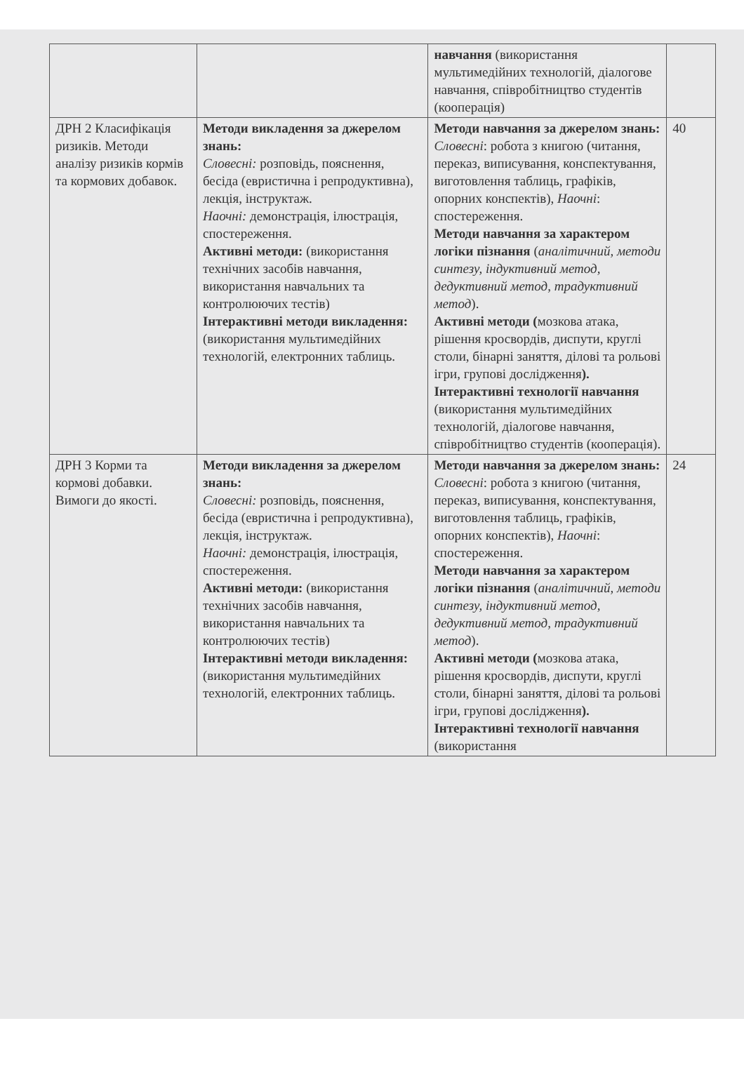| | | навчання (використання мультимедійних технологій, діалогове навчання, співробітництво студентів (кооперація) | |
| ДРН 2 Класифікація ризиків. Методи аналізу ризиків кормів та кормових добавок. | Методи викладення за джерелом знань: Словесні: розповідь, пояснення, бесіда (евристична і репродуктивна), лекція, інструктаж. Наочні: демонстрація, ілюстрація, спостереження. Активні методи: (використання технічних засобів навчання, використання навчальних та контролюючих тестів) Інтерактивні методи викладення: (використання мультимедійних технологій, електронних таблиць. | Методи навчання за джерелом знань: Словесні : робота з книгою (читання, переказ, виписування, конспектування, виготовлення таблиць, графіків, опорних конспектів), Наочні : спостереження. Методи навчання за характером логіки пізнання ( аналітичний, методи синтезу, індуктивний метод, дедуктивний метод, традуктивний метод ). Активні методи ( мозкова атака, рішення кросвордів, диспути, круглі столи, бінарні заняття, ділові та рольові ігри, групові дослідження ). Інтерактивні технології навчання (використання мультимедійних технологій, діалогове навчання, співробітництво студентів (кооперація). | 40 |
| ДРН 3 Корми та кормові добавки. Вимоги до якості. | Методи викладення за джерелом знань: Словесні: розповідь, пояснення, бесіда (евристична і репродуктивна), лекція, інструктаж. Наочні: демонстрація, ілюстрація, спостереження. Активні методи: (використання технічних засобів навчання, використання навчальних та контролюючих тестів) Інтерактивні методи викладення: (використання мультимедійних технологій, електронних таблиць. | Методи навчання за джерелом знань: Словесні : робота з книгою (читання, переказ, виписування, конспектування, виготовлення таблиць, графіків, опорних конспектів), Наочні : спостереження. Методи навчання за характером логіки пізнання ( аналітичний, методи синтезу, індуктивний метод, дедуктивний метод, традуктивний метод ). Активні методи ( мозкова атака, рішення кросвордів, диспути, круглі столи, бінарні заняття, ділові та рольові ігри, групові дослідження ). Інтерактивні технології навчання (використання | 24 |